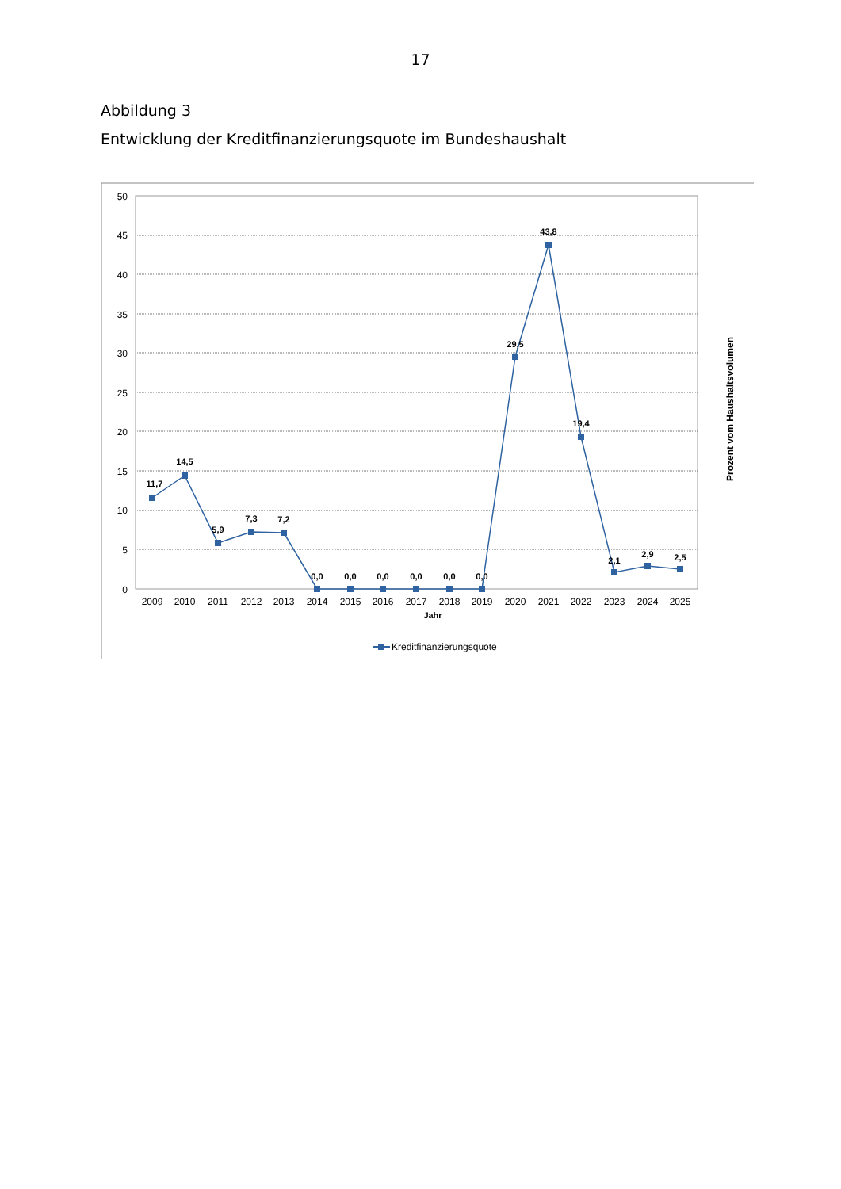17
Abbildung 3
Entwicklung der Kreditfinanzierungsquote im Bundeshaushalt
50
45
40
35
30
25
20
15
10
5
0
11,7
14,5
5,9
7,3
7,2
0,0
0,0
0,0
0,0
0,0
0,0
29,5
43,8
19,4
2,1
2,9
2,5
2009
2010
2011
2012
2013
2014
2015
2016
2017
2018
2019
2020
2021
2022
2023
2024
2025
Jahr
Prozent vom Haushaltsvolumen
Kreditfinanzierungsquote